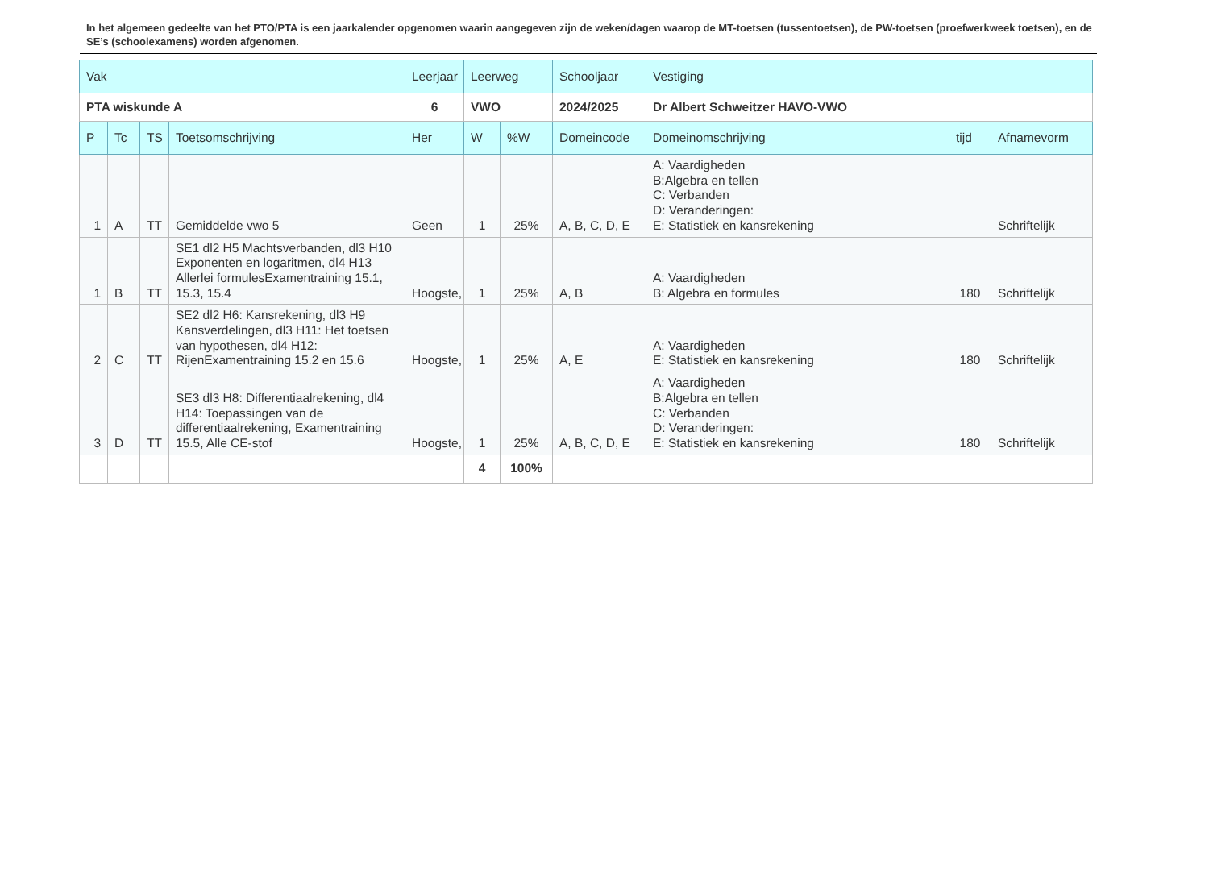In het algemeen gedeelte van het PTO/PTA is een jaarkalender opgenomen waarin aangegeven zijn de weken/dagen waarop de MT-toetsen (tussentoetsen), de PW-toetsen (proefwerkweek toetsen), en de SE’s (schoolexamens) worden afgenomen.
| Vak | | | | Leerjaar | Leerweg | | Schooljaar | Vestiging | | |
| --- | --- | --- | --- | --- | --- | --- | --- | --- | --- | --- |
| PTA wiskunde A | | | | 6 | VWO | | 2024/2025 | Dr Albert Schweitzer HAVO-VWO | | |
| P | Tc | TS | Toetsomschrijving | Her | W | %W | Domeincode | Domeinomschrijving | tijd | Afnamevorm |
| 1 | A | TT | Gemiddelde vwo 5 | Geen | 1 | 25% | A, B, C, D, E | A: Vaardigheden B:Algebra en tellen C: Verbanden D: Veranderingen: E: Statistiek en kansrekening | | Schriftelijk |
| 1 | B | TT | SE1 dl2 H5 Machtsverbanden, dl3 H10 Exponenten en logaritmen, dl4 H13 Allerlei formulesExamentraining 15.1, 15.3, 15.4 | Hoogste, | 1 | 25% | A, B | A: Vaardigheden B: Algebra en formules | 180 | Schriftelijk |
| 2 | C | TT | SE2 dl2 H6: Kansrekening, dl3 H9 Kansverdelingen, dl3 H11: Het toetsen van hypothesen, dl4 H12: RijenExamentraining 15.2 en 15.6 | Hoogste, | 1 | 25% | A, E | A: Vaardigheden E: Statistiek en kansrekening | 180 | Schriftelijk |
| 3 | D | TT | SE3 dl3 H8: Differentiaalrekening, dl4 H14: Toepassingen van de differentiaalrekening, Examentraining 15.5, Alle CE-stof | Hoogste, | 1 | 25% | A, B, C, D, E | A: Vaardigheden B:Algebra en tellen C: Verbanden D: Veranderingen: E: Statistiek en kansrekening | 180 | Schriftelijk |
| | | | | | 4 | 100% | | | | |